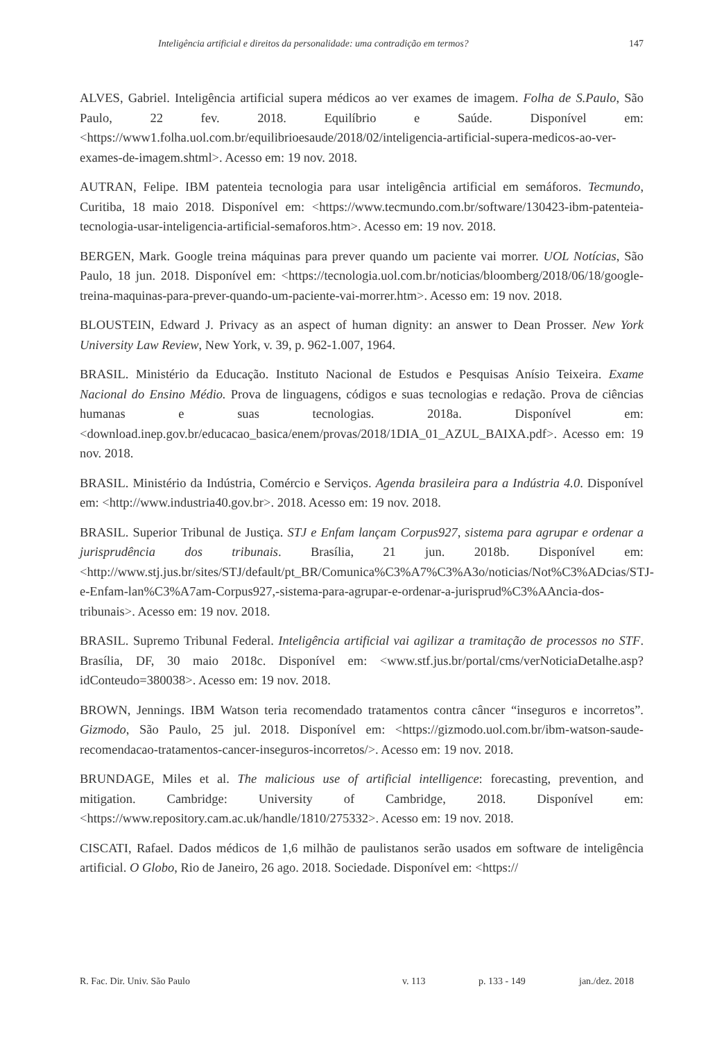Inteligência artificial e direitos da personalidade: uma contradição em termos? 147
ALVES, Gabriel. Inteligência artificial supera médicos ao ver exames de imagem. Folha de S.Paulo, São Paulo, 22 fev. 2018. Equilíbrio e Saúde. Disponível em: <https://www1.folha.uol.com.br/equilibrioesaude/2018/02/inteligencia-artificial-supera-medicos-ao-ver-exames-de-imagem.shtml>. Acesso em: 19 nov. 2018.
AUTRAN, Felipe. IBM patenteia tecnologia para usar inteligência artificial em semáforos. Tecmundo, Curitiba, 18 maio 2018. Disponível em: <https://www.tecmundo.com.br/software/130423-ibm-patenteia-tecnologia-usar-inteligencia-artificial-semaforos.htm>. Acesso em: 19 nov. 2018.
BERGEN, Mark. Google treina máquinas para prever quando um paciente vai morrer. UOL Notícias, São Paulo, 18 jun. 2018. Disponível em: <https://tecnologia.uol.com.br/noticias/bloomberg/2018/06/18/google-treina-maquinas-para-prever-quando-um-paciente-vai-morrer.htm>. Acesso em: 19 nov. 2018.
BLOUSTEIN, Edward J. Privacy as an aspect of human dignity: an answer to Dean Prosser. New York University Law Review, New York, v. 39, p. 962-1.007, 1964.
BRASIL. Ministério da Educação. Instituto Nacional de Estudos e Pesquisas Anísio Teixeira. Exame Nacional do Ensino Médio. Prova de linguagens, códigos e suas tecnologias e redação. Prova de ciências humanas e suas tecnologias. 2018a. Disponível em: <download.inep.gov.br/educacao_basica/enem/provas/2018/1DIA_01_AZUL_BAIXA.pdf>. Acesso em: 19 nov. 2018.
BRASIL. Ministério da Indústria, Comércio e Serviços. Agenda brasileira para a Indústria 4.0. Disponível em: <http://www.industria40.gov.br>. 2018. Acesso em: 19 nov. 2018.
BRASIL. Superior Tribunal de Justiça. STJ e Enfam lançam Corpus927, sistema para agrupar e ordenar a jurisprudência dos tribunais. Brasília, 21 jun. 2018b. Disponível em: <http://www.stj.jus.br/sites/STJ/default/pt_BR/Comunica%C3%A7%C3%A3o/noticias/Not%C3%ADcias/STJ-e-Enfam-lan%C3%A7am-Corpus927,-sistema-para-agrupar-e-ordenar-a-jurisprud%C3%AAncia-dos-tribunais>. Acesso em: 19 nov. 2018.
BRASIL. Supremo Tribunal Federal. Inteligência artificial vai agilizar a tramitação de processos no STF. Brasília, DF, 30 maio 2018c. Disponível em: <www.stf.jus.br/portal/cms/verNoticiaDetalhe.asp?idConteudo=380038>. Acesso em: 19 nov. 2018.
BROWN, Jennings. IBM Watson teria recomendado tratamentos contra câncer “inseguros e incorretos”. Gizmodo, São Paulo, 25 jul. 2018. Disponível em: <https://gizmodo.uol.com.br/ibm-watson-saude-recomendacao-tratamentos-cancer-inseguros-incorretos/>. Acesso em: 19 nov. 2018.
BRUNDAGE, Miles et al. The malicious use of artificial intelligence: forecasting, prevention, and mitigation. Cambridge: University of Cambridge, 2018. Disponível em: <https://www.repository.cam.ac.uk/handle/1810/275332>. Acesso em: 19 nov. 2018.
CISCATI, Rafael. Dados médicos de 1,6 milhão de paulistanos serão usados em software de inteligência artificial. O Globo, Rio de Janeiro, 26 ago. 2018. Sociedade. Disponível em: <https://
R. Fac. Dir. Univ. São Paulo v. 113 p. 133 - 149 jan./dez. 2018